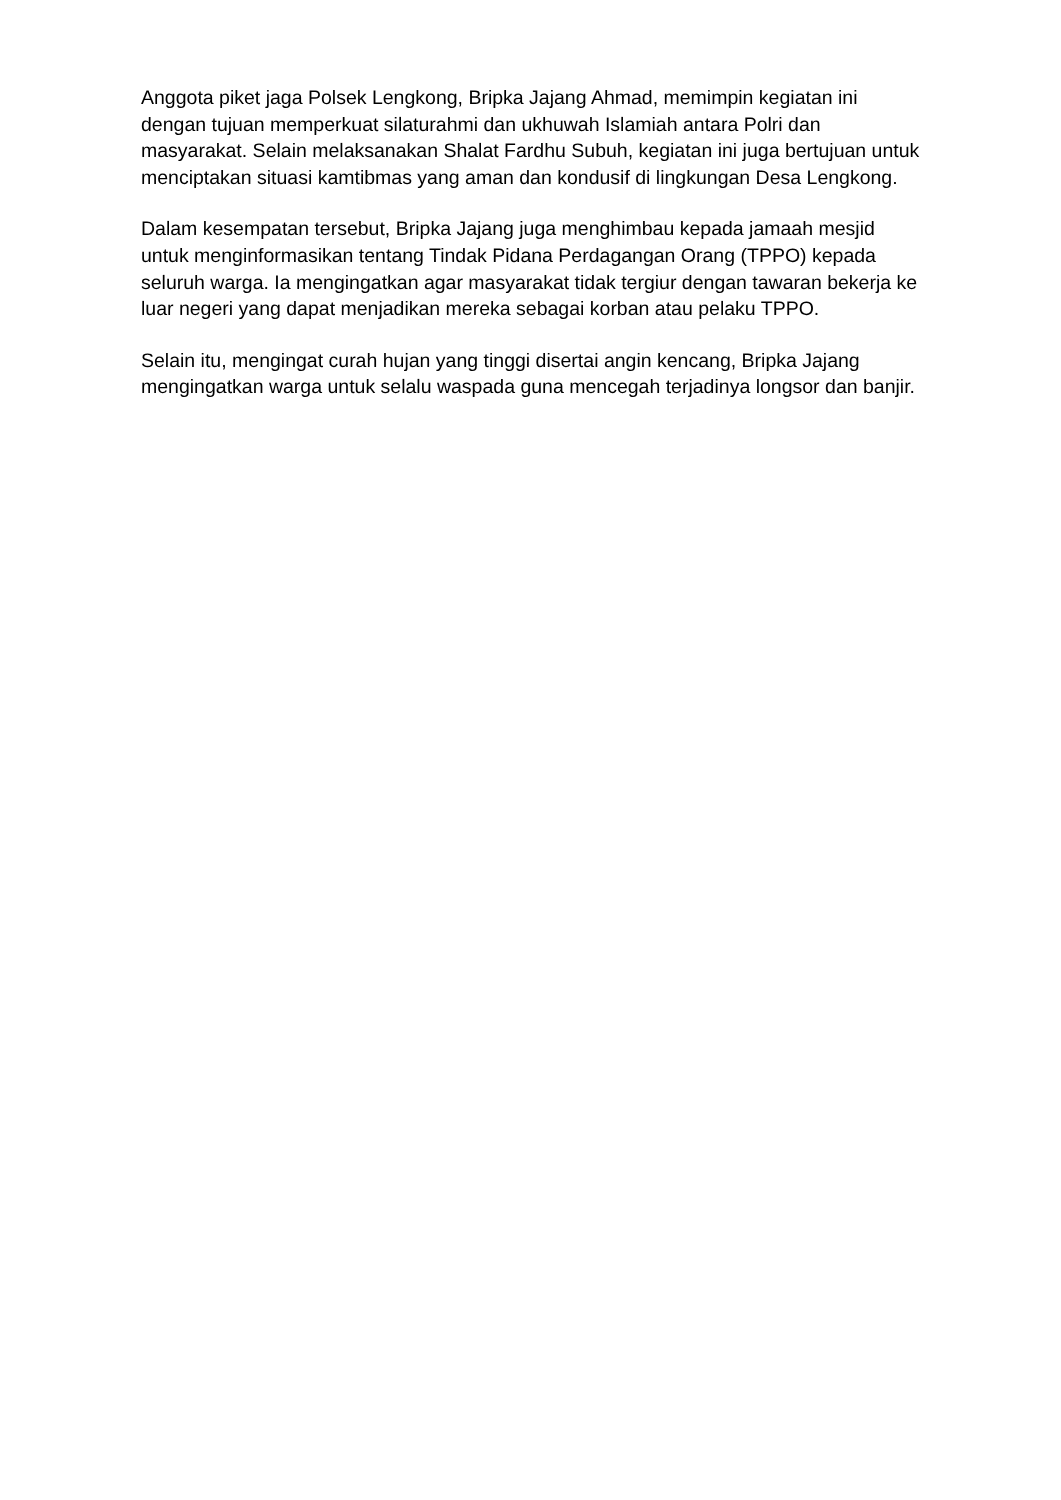Anggota piket jaga Polsek Lengkong, Bripka Jajang Ahmad, memimpin kegiatan ini dengan tujuan memperkuat silaturahmi dan ukhuwah Islamiah antara Polri dan masyarakat. Selain melaksanakan Shalat Fardhu Subuh, kegiatan ini juga bertujuan untuk menciptakan situasi kamtibmas yang aman dan kondusif di lingkungan Desa Lengkong.
Dalam kesempatan tersebut, Bripka Jajang juga menghimbau kepada jamaah mesjid untuk menginformasikan tentang Tindak Pidana Perdagangan Orang (TPPO) kepada seluruh warga. Ia mengingatkan agar masyarakat tidak tergiur dengan tawaran bekerja ke luar negeri yang dapat menjadikan mereka sebagai korban atau pelaku TPPO.
Selain itu, mengingat curah hujan yang tinggi disertai angin kencang, Bripka Jajang mengingatkan warga untuk selalu waspada guna mencegah terjadinya longsor dan banjir.